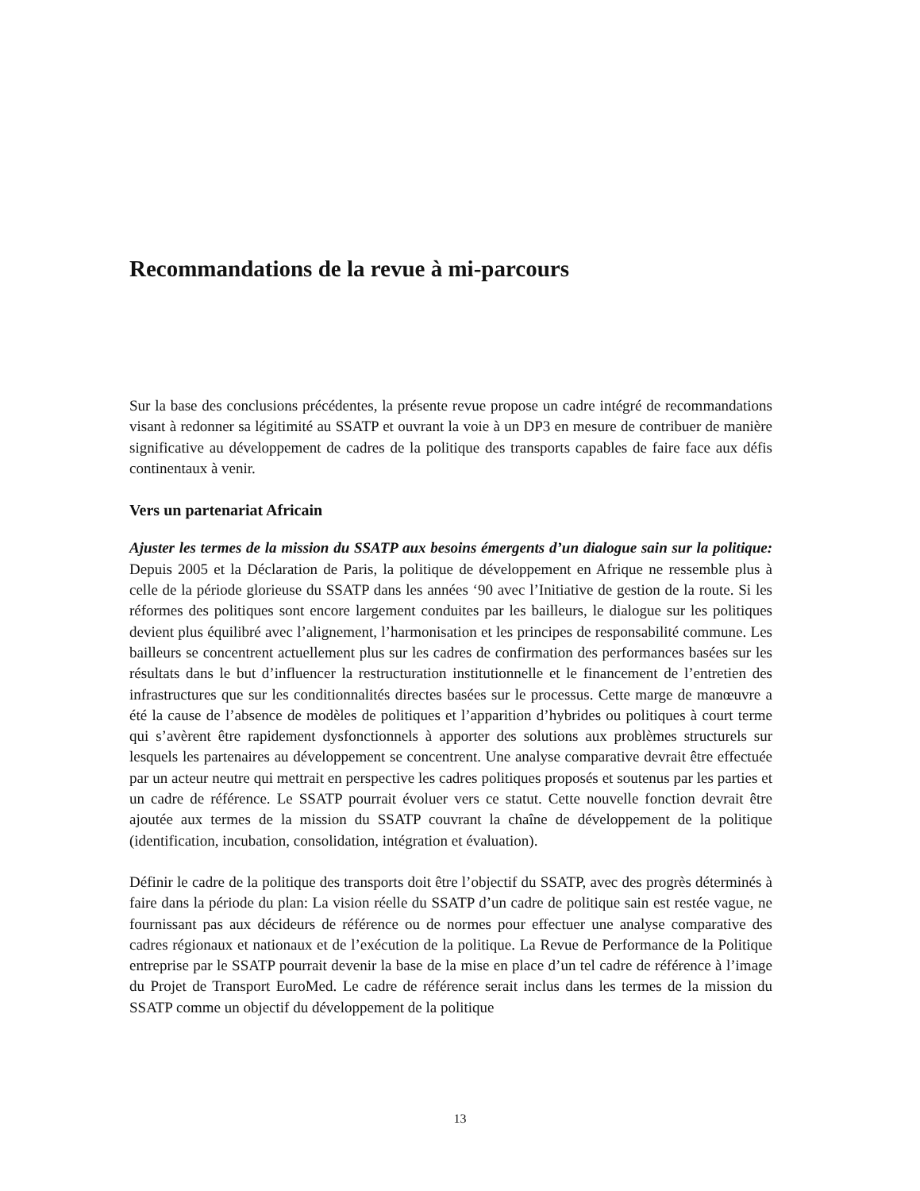Recommandations de la revue à mi-parcours
Sur la base des conclusions précédentes, la présente revue propose un cadre intégré de recommandations visant à redonner sa légitimité au SSATP et ouvrant la voie à un DP3 en mesure de contribuer de manière significative au développement de cadres de la politique des transports capables de faire face aux défis continentaux à venir.
Vers un partenariat Africain
Ajuster les termes de la mission du SSATP aux besoins émergents d’un dialogue sain sur la politique: Depuis 2005 et la Déclaration de Paris, la politique de développement en Afrique ne ressemble plus à celle de la période glorieuse du SSATP dans les années ‘90 avec l’Initiative de gestion de la route. Si les réformes des politiques sont encore largement conduites par les bailleurs, le dialogue sur les politiques devient plus équilibré avec l’alignement, l’harmonisation et les principes de responsabilité commune. Les bailleurs se concentrent actuellement plus sur les cadres de confirmation des performances basées sur les résultats dans le but d’influencer la restructuration institutionnelle et le financement de l’entretien des infrastructures que sur les conditionnalités directes basées sur le processus. Cette marge de manœuvre a été la cause de l’absence de modèles de politiques et l’apparition d’hybrides ou politiques à court terme qui s’avèrent être rapidement dysfonctionnels à apporter des solutions aux problèmes structurels sur lesquels les partenaires au développement se concentrent. Une analyse comparative devrait être effectuée par un acteur neutre qui mettrait en perspective les cadres politiques proposés et soutenus par les parties et un cadre de référence. Le SSATP pourrait évoluer vers ce statut. Cette nouvelle fonction devrait être ajoutée aux termes de la mission du SSATP couvrant la chaîne de développement de la politique (identification, incubation, consolidation, intégration et évaluation).
Définir le cadre de la politique des transports doit être l’objectif du SSATP, avec des progrès déterminés à faire dans la période du plan: La vision réelle du SSATP d’un cadre de politique sain est restée vague, ne fournissant pas aux décideurs de référence ou de normes pour effectuer une analyse comparative des cadres régionaux et nationaux et de l’exécution de la politique. La Revue de Performance de la Politique entreprise par le SSATP pourrait devenir la base de la mise en place d’un tel cadre de référence à l’image du Projet de Transport EuroMed. Le cadre de référence serait inclus dans les termes de la mission du SSATP comme un objectif du développement de la politique
13